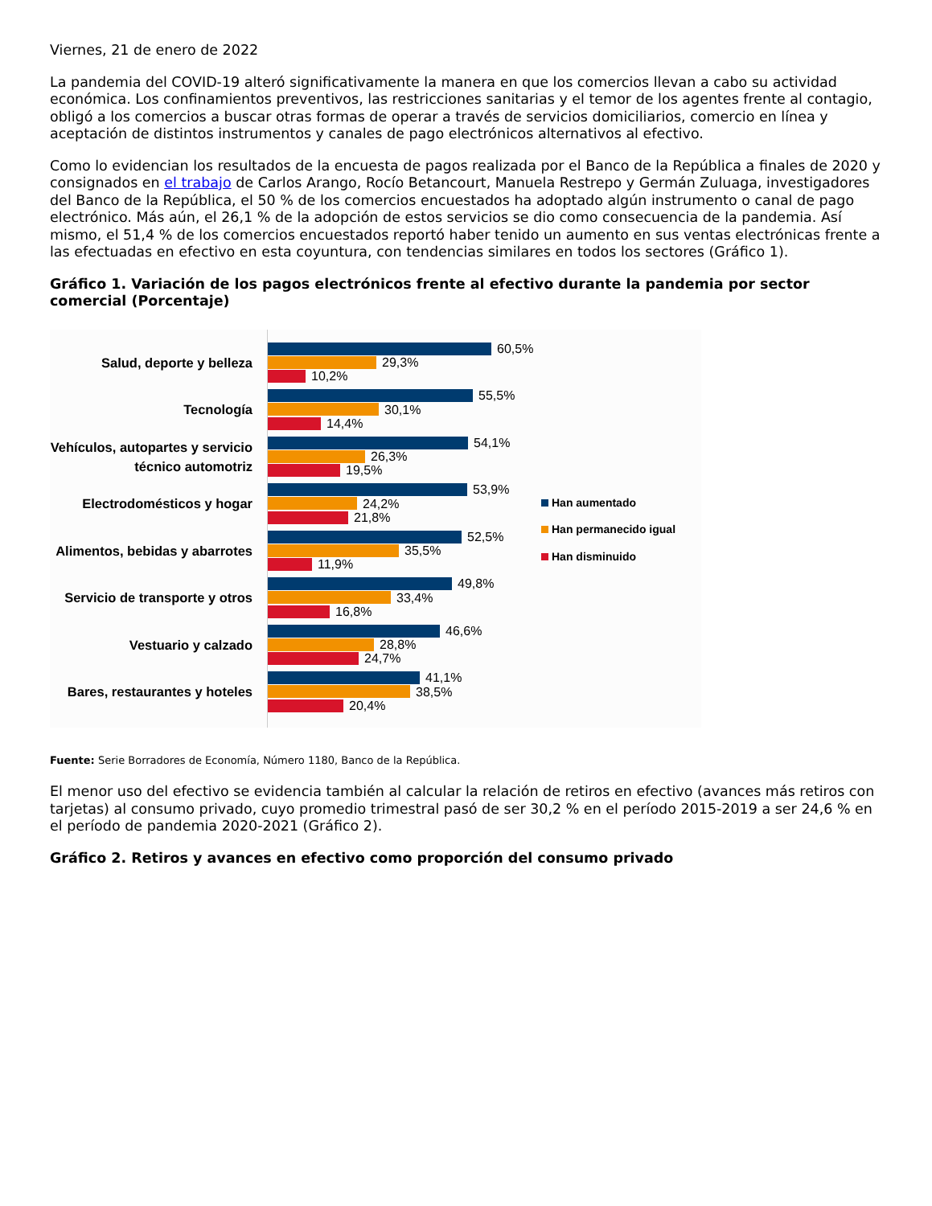Viernes, 21 de enero de 2022
La pandemia del COVID-19 alteró significativamente la manera en que los comercios llevan a cabo su actividad económica. Los confinamientos preventivos, las restricciones sanitarias y el temor de los agentes frente al contagio, obligó a los comercios a buscar otras formas de operar a través de servicios domiciliarios, comercio en línea y aceptación de distintos instrumentos y canales de pago electrónicos alternativos al efectivo.
Como lo evidencian los resultados de la encuesta de pagos realizada por el Banco de la República a finales de 2020 y consignados en el trabajo de Carlos Arango, Rocío Betancourt, Manuela Restrepo y Germán Zuluaga, investigadores del Banco de la República, el 50 % de los comercios encuestados ha adoptado algún instrumento o canal de pago electrónico. Más aún, el 26,1 % de la adopción de estos servicios se dio como consecuencia de la pandemia. Así mismo, el 51,4 % de los comercios encuestados reportó haber tenido un aumento en sus ventas electrónicas frente a las efectuadas en efectivo en esta coyuntura, con tendencias similares en todos los sectores (Gráfico 1).
Gráfico 1. Variación de los pagos electrónicos frente al efectivo durante la pandemia por sector comercial (Porcentaje)
Salud, deporte y belleza
Tecnología
Vehículos, autopartes y servicio técnico automotriz
Electrodomésticos y hogar
Alimentos, bebidas y abarrotes
Servicio de transporte y otros
Vestuario y calzado
Bares, restaurantes y hoteles
60,5%
29,3%
10,2%
55,5%
30,1%
14,4%
54,1%
26,3%
19,5%
53,9%
24,2%
21,8%
52,5%
35,5%
11,9%
49,8%
33,4%
16,8%
46,6%
28,8%
24,7%
41,1%
38,5%
20,4%
Han aumentado
Han permanecido igual
Han disminuido
Fuente: Serie Borradores de Economía, Número 1180, Banco de la República.
El menor uso del efectivo se evidencia también al calcular la relación de retiros en efectivo (avances más retiros con tarjetas) al consumo privado, cuyo promedio trimestral pasó de ser 30,2 % en el período 2015-2019 a ser 24,6 % en el período de pandemia 2020-2021 (Gráfico 2).
Gráfico 2. Retiros y avances en efectivo como proporción del consumo privado